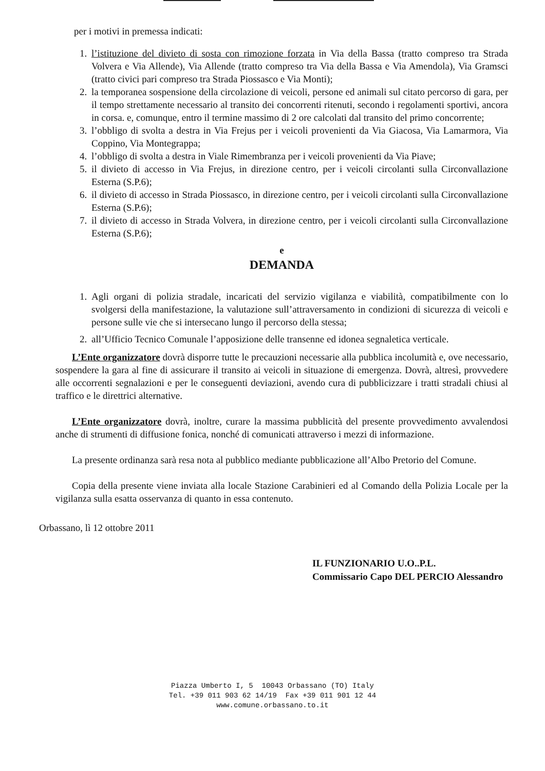per i motivi in premessa indicati:
1. l’istituzione del divieto di sosta con rimozione forzata in Via della Bassa (tratto compreso tra Strada Volvera e Via Allende), Via Allende (tratto compreso tra Via della Bassa e Via Amendola), Via Gramsci (tratto civici pari compreso tra Strada Piossasco e Via Monti);
2. la temporanea sospensione della circolazione di veicoli, persone ed animali sul citato percorso di gara, per il tempo strettamente necessario al transito dei concorrenti ritenuti, secondo i regolamenti sportivi, ancora in corsa. e, comunque, entro il termine massimo di 2 ore calcolati dal transito del primo concorrente;
3. l’obbligo di svolta a destra in Via Frejus per i veicoli provenienti da Via Giacosa, Via Lamarmora, Via Coppino, Via Montegrappa;
4. l’obbligo di svolta a destra in Viale Rimembranza per i veicoli provenienti da Via Piave;
5. il divieto di accesso in Via Frejus, in direzione centro, per i veicoli circolanti sulla Circonvallazione Esterna (S.P.6);
6. il divieto di accesso in Strada Piossasco, in direzione centro, per i veicoli circolanti sulla Circonvallazione Esterna (S.P.6);
7. il divieto di accesso in Strada Volvera, in direzione centro, per i veicoli circolanti sulla Circonvallazione Esterna (S.P.6);
e
DEMANDA
1. Agli organi di polizia stradale, incaricati del servizio vigilanza e viabilità, compatibilmente con lo svolgersi della manifestazione, la valutazione sull’attraversamento in condizioni di sicurezza di veicoli e persone sulle vie che si intersecano lungo il percorso della stessa;
2. all’Ufficio Tecnico Comunale l’apposizione delle transenne ed idonea segnaletica verticale.
L’Ente organizzatore dovrà disporre tutte le precauzioni necessarie alla pubblica incolumità e, ove necessario, sospendere la gara al fine di assicurare il transito ai veicoli in situazione di emergenza. Dovrà, altresì, provvedere alle occorrenti segnalazioni e per le conseguenti deviazioni, avendo cura di pubblicizzare i tratti stradali chiusi al traffico e le direttrici alternative.
L’Ente organizzatore dovrà, inoltre, curare la massima pubblicità del presente provvedimento avvalendosi anche di strumenti di diffusione fonica, nonché di comunicati attraverso i mezzi di informazione.
La presente ordinanza sarà resa nota al pubblico mediante pubblicazione all’Albo Pretorio del Comune.
Copia della presente viene inviata alla locale Stazione Carabinieri ed al Comando della Polizia Locale per la vigilanza sulla esatta osservanza di quanto in essa contenuto.
Orbassano, lì 12 ottobre 2011
IL FUNZIONARIO U.O..P.L.
Commissario Capo DEL PERCIO Alessandro
Piazza Umberto I, 5 10043 Orbassano (TO) Italy
Tel. +39 011 903 62 14/19 Fax +39 011 901 12 44
www.comune.orbassano.to.it